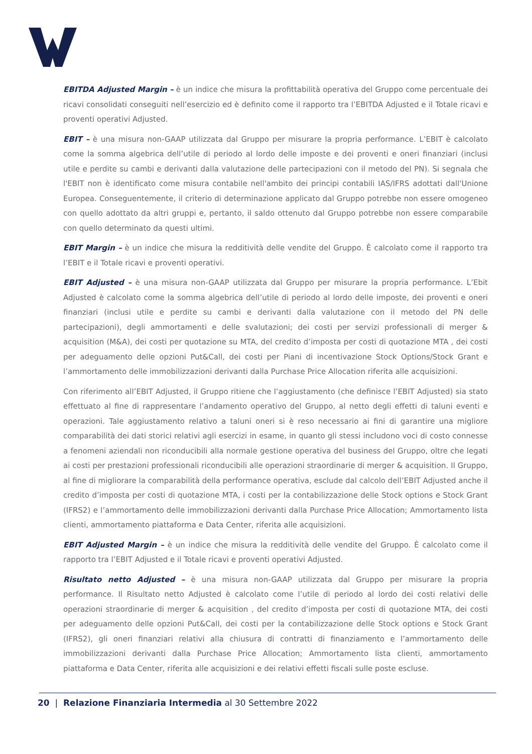EBITDA Adjusted Margin – è un indice che misura la profittabilità operativa del Gruppo come percentuale dei ricavi consolidati conseguiti nell’esercizio ed è definito come il rapporto tra l’EBITDA Adjusted e il Totale ricavi e proventi operativi Adjusted.
EBIT – è una misura non-GAAP utilizzata dal Gruppo per misurare la propria performance. L’EBIT è calcolato come la somma algebrica dell’utile di periodo al lordo delle imposte e dei proventi e oneri finanziari (inclusi utile e perdite su cambi e derivanti dalla valutazione delle partecipazioni con il metodo del PN). Si segnala che l'EBIT non è identificato come misura contabile nell'ambito dei principi contabili IAS/IFRS adottati dall'Unione Europea. Conseguentemente, il criterio di determinazione applicato dal Gruppo potrebbe non essere omogeneo con quello adottato da altri gruppi e, pertanto, il saldo ottenuto dal Gruppo potrebbe non essere comparabile con quello determinato da questi ultimi.
EBIT Margin – è un indice che misura la redditività delle vendite del Gruppo. È calcolato come il rapporto tra l’EBIT e il Totale ricavi e proventi operativi.
EBIT Adjusted – è una misura non-GAAP utilizzata dal Gruppo per misurare la propria performance. L’Ebit Adjusted è calcolato come la somma algebrica dell’utile di periodo al lordo delle imposte, dei proventi e oneri finanziari (inclusi utile e perdite su cambi e derivanti dalla valutazione con il metodo del PN delle partecipazioni), degli ammortamenti e delle svalutazioni; dei costi per servizi professionali di merger & acquisition (M&A), dei costi per quotazione su MTA, del credito d’imposta per costi di quotazione MTA , dei costi per adeguamento delle opzioni Put&Call, dei costi per Piani di incentivazione Stock Options/Stock Grant e l’ammortamento delle immobilizzazioni derivanti dalla Purchase Price Allocation riferita alle acquisizioni.
Con riferimento all’EBIT Adjusted, il Gruppo ritiene che l’aggiustamento (che definisce l’EBIT Adjusted) sia stato effettuato al fine di rappresentare l’andamento operativo del Gruppo, al netto degli effetti di taluni eventi e operazioni. Tale aggiustamento relativo a taluni oneri si è reso necessario ai fini di garantire una migliore comparabilità dei dati storici relativi agli esercizi in esame, in quanto gli stessi includono voci di costo connesse a fenomeni aziendali non riconducibili alla normale gestione operativa del business del Gruppo, oltre che legati ai costi per prestazioni professionali riconducibili alle operazioni straordinarie di merger & acquisition. Il Gruppo, al fine di migliorare la comparabilità della performance operativa, esclude dal calcolo dell’EBIT Adjusted anche il credito d’imposta per costi di quotazione MTA, i costi per la contabilizzazione delle Stock options e Stock Grant (IFRS2) e l’ammortamento delle immobilizzazioni derivanti dalla Purchase Price Allocation; Ammortamento lista clienti, ammortamento piattaforma e Data Center, riferita alle acquisizioni.
EBIT Adjusted Margin – è un indice che misura la redditività delle vendite del Gruppo. È calcolato come il rapporto tra l’EBIT Adjusted e il Totale ricavi e proventi operativi Adjusted.
Risultato netto Adjusted – è una misura non-GAAP utilizzata dal Gruppo per misurare la propria performance. Il Risultato netto Adjusted è calcolato come l’utile di periodo al lordo dei costi relativi delle operazioni straordinarie di merger & acquisition , del credito d’imposta per costi di quotazione MTA, dei costi per adeguamento delle opzioni Put&Call, dei costi per la contabilizzazione delle Stock options e Stock Grant (IFRS2), gli oneri finanziari relativi alla chiusura di contratti di finanziamento e l’ammortamento delle immobilizzazioni derivanti dalla Purchase Price Allocation; Ammortamento lista clienti, ammortamento piattaforma e Data Center, riferita alle acquisizioni e dei relativi effetti fiscali sulle poste escluse.
20 | Relazione Finanziaria Intermedia al 30 Settembre 2022